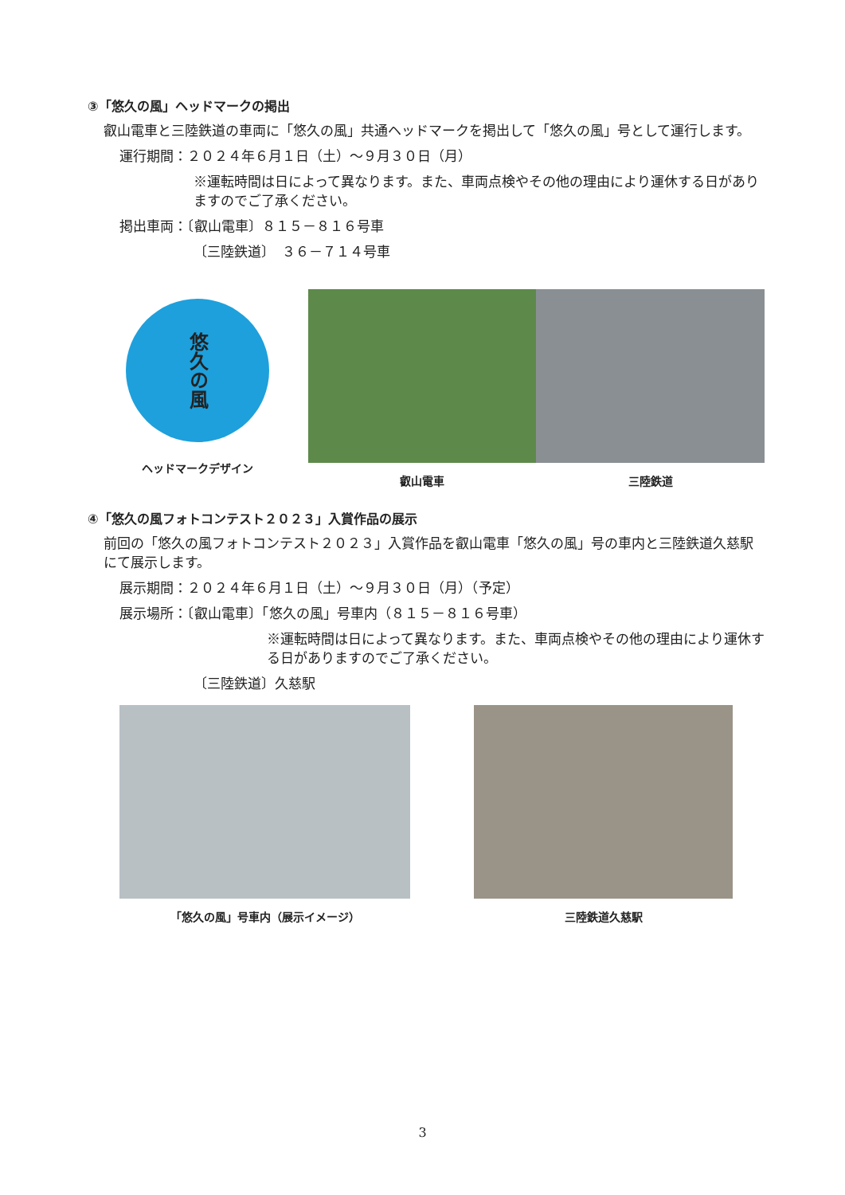③「悠久の風」ヘッドマークの掲出
叡山電車と三陸鉄道の車両に「悠久の風」共通ヘッドマークを掲出して「悠久の風」号として運行します。
運行期間：２０２４年６月１日（土）～９月３０日（月）
※運転時間は日によって異なります。また、車両点検やその他の理由により運休する日がありますのでご了承ください。
掲出車両：〔叡山電車〕８１５－８１６号車
〔三陸鉄道〕　３６－７１４号車
悠久の風
ヘッドマークデザイン
叡山電車 三陸鉄道
④「悠久の風フォトコンテスト２０２３」入賞作品の展示
前回の「悠久の風フォトコンテスト２０２３」入賞作品を叡山電車「悠久の風」号の車内と三陸鉄道久慈駅にて展示します。
展示期間：２０２４年６月１日（土）～９月３０日（月）（予定）
展示場所：〔叡山電車〕「悠久の風」号車内（８１５－８１６号車）
※運転時間は日によって異なります。また、車両点検やその他の理由により運休する日がありますのでご了承ください。
〔三陸鉄道〕久慈駅
「悠久の風」号車内（展示イメージ） 三陸鉄道久慈駅
3